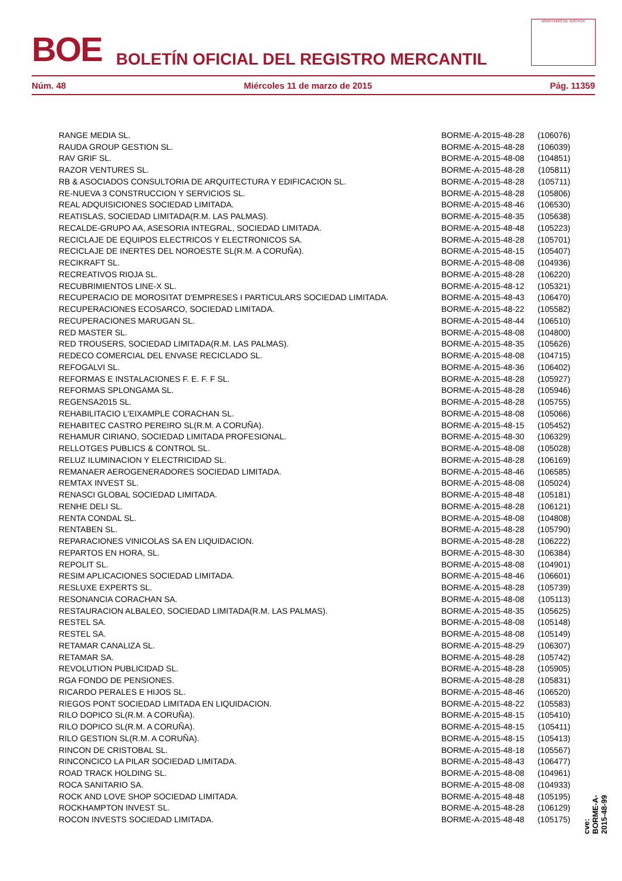BOE BOLETÍN OFICIAL DEL REGISTRO MERCANTIL
MINISTERIO DE JUSTICIA
Núm. 48 Miércoles 11 de marzo de 2015 Pág. 11359
| RANGE MEDIA SL. | BORME-A-2015-48-28 | (106076) |
| RAUDA GROUP GESTION SL. | BORME-A-2015-48-28 | (106039) |
| RAV GRIF SL. | BORME-A-2015-48-08 | (104851) |
| RAZOR VENTURES SL. | BORME-A-2015-48-28 | (105811) |
| RB & ASOCIADOS CONSULTORIA DE ARQUITECTURA Y EDIFICACION SL. | BORME-A-2015-48-28 | (105711) |
| RE-NUEVA 3 CONSTRUCCION Y SERVICIOS SL. | BORME-A-2015-48-28 | (105806) |
| REAL ADQUISICIONES SOCIEDAD LIMITADA. | BORME-A-2015-48-46 | (106530) |
| REATISLAS, SOCIEDAD LIMITADA(R.M. LAS PALMAS). | BORME-A-2015-48-35 | (105638) |
| RECALDE-GRUPO AA, ASESORIA INTEGRAL, SOCIEDAD LIMITADA. | BORME-A-2015-48-48 | (105223) |
| RECICLAJE DE EQUIPOS ELECTRICOS Y ELECTRONICOS SA. | BORME-A-2015-48-28 | (105701) |
| RECICLAJE DE INERTES DEL NOROESTE SL(R.M. A CORUÑA). | BORME-A-2015-48-15 | (105407) |
| RECIKRAFT SL. | BORME-A-2015-48-08 | (104936) |
| RECREATIVOS RIOJA SL. | BORME-A-2015-48-28 | (106220) |
| RECUBRIMIENTOS LINE-X SL. | BORME-A-2015-48-12 | (105321) |
| RECUPERACIO DE MOROSITAT D'EMPRESES I PARTICULARS SOCIEDAD LIMITADA. | BORME-A-2015-48-43 | (106470) |
| RECUPERACIONES ECOSARCO, SOCIEDAD LIMITADA. | BORME-A-2015-48-22 | (105582) |
| RECUPERACIONES MARUGAN SL. | BORME-A-2015-48-44 | (106510) |
| RED MASTER SL. | BORME-A-2015-48-08 | (104800) |
| RED TROUSERS, SOCIEDAD LIMITADA(R.M. LAS PALMAS). | BORME-A-2015-48-35 | (105626) |
| REDECO COMERCIAL DEL ENVASE RECICLADO SL. | BORME-A-2015-48-08 | (104715) |
| REFOGALVI SL. | BORME-A-2015-48-36 | (106402) |
| REFORMAS E INSTALACIONES F. E. F. F SL. | BORME-A-2015-48-28 | (105927) |
| REFORMAS SPLONGAMA SL. | BORME-A-2015-48-28 | (105946) |
| REGENSA2015 SL. | BORME-A-2015-48-28 | (105755) |
| REHABILITACIO L'EIXAMPLE CORACHAN SL. | BORME-A-2015-48-08 | (105066) |
| REHABITEC CASTRO PEREIRO SL(R.M. A CORUÑA). | BORME-A-2015-48-15 | (105452) |
| REHAMUR CIRIANO, SOCIEDAD LIMITADA PROFESIONAL. | BORME-A-2015-48-30 | (106329) |
| RELLOTGES PUBLICS & CONTROL SL. | BORME-A-2015-48-08 | (105028) |
| RELUZ ILUMINACION Y ELECTRICIDAD SL. | BORME-A-2015-48-28 | (106169) |
| REMANAER AEROGENERADORES SOCIEDAD LIMITADA. | BORME-A-2015-48-46 | (106585) |
| REMTAX INVEST SL. | BORME-A-2015-48-08 | (105024) |
| RENASCI GLOBAL SOCIEDAD LIMITADA. | BORME-A-2015-48-48 | (105181) |
| RENHE DELI SL. | BORME-A-2015-48-28 | (106121) |
| RENTA CONDAL SL. | BORME-A-2015-48-08 | (104808) |
| RENTABEN SL. | BORME-A-2015-48-28 | (105790) |
| REPARACIONES VINICOLAS SA EN LIQUIDACION. | BORME-A-2015-48-28 | (106222) |
| REPARTOS EN HORA, SL. | BORME-A-2015-48-30 | (106384) |
| REPOLIT SL. | BORME-A-2015-48-08 | (104901) |
| RESIM APLICACIONES SOCIEDAD LIMITADA. | BORME-A-2015-48-46 | (106601) |
| RESLUXE EXPERTS SL. | BORME-A-2015-48-28 | (105739) |
| RESONANCIA CORACHAN SA. | BORME-A-2015-48-08 | (105113) |
| RESTAURACION ALBALEO, SOCIEDAD LIMITADA(R.M. LAS PALMAS). | BORME-A-2015-48-35 | (105625) |
| RESTEL SA. | BORME-A-2015-48-08 | (105148) |
| RESTEL SA. | BORME-A-2015-48-08 | (105149) |
| RETAMAR CANALIZA SL. | BORME-A-2015-48-29 | (106307) |
| RETAMAR SA. | BORME-A-2015-48-28 | (105742) |
| REVOLUTION PUBLICIDAD SL. | BORME-A-2015-48-28 | (105905) |
| RGA FONDO DE PENSIONES. | BORME-A-2015-48-28 | (105831) |
| RICARDO PERALES E HIJOS SL. | BORME-A-2015-48-46 | (106520) |
| RIEGOS PONT SOCIEDAD LIMITADA EN LIQUIDACION. | BORME-A-2015-48-22 | (105583) |
| RILO DOPICO SL(R.M. A CORUÑA). | BORME-A-2015-48-15 | (105410) |
| RILO DOPICO SL(R.M. A CORUÑA). | BORME-A-2015-48-15 | (105411) |
| RILO GESTION SL(R.M. A CORUÑA). | BORME-A-2015-48-15 | (105413) |
| RINCON DE CRISTOBAL SL. | BORME-A-2015-48-18 | (105567) |
| RINCONCICO LA PILAR SOCIEDAD LIMITADA. | BORME-A-2015-48-43 | (106477) |
| ROAD TRACK HOLDING SL. | BORME-A-2015-48-08 | (104961) |
| ROCA SANITARIO SA. | BORME-A-2015-48-08 | (104933) |
| ROCK AND LOVE SHOP SOCIEDAD LIMITADA. | BORME-A-2015-48-48 | (105195) |
| ROCKHAMPTON INVEST SL. | BORME-A-2015-48-28 | (106129) |
| ROCON INVESTS SOCIEDAD LIMITADA. | BORME-A-2015-48-48 | (105175) |
cve: BORME-A-2015-48-99